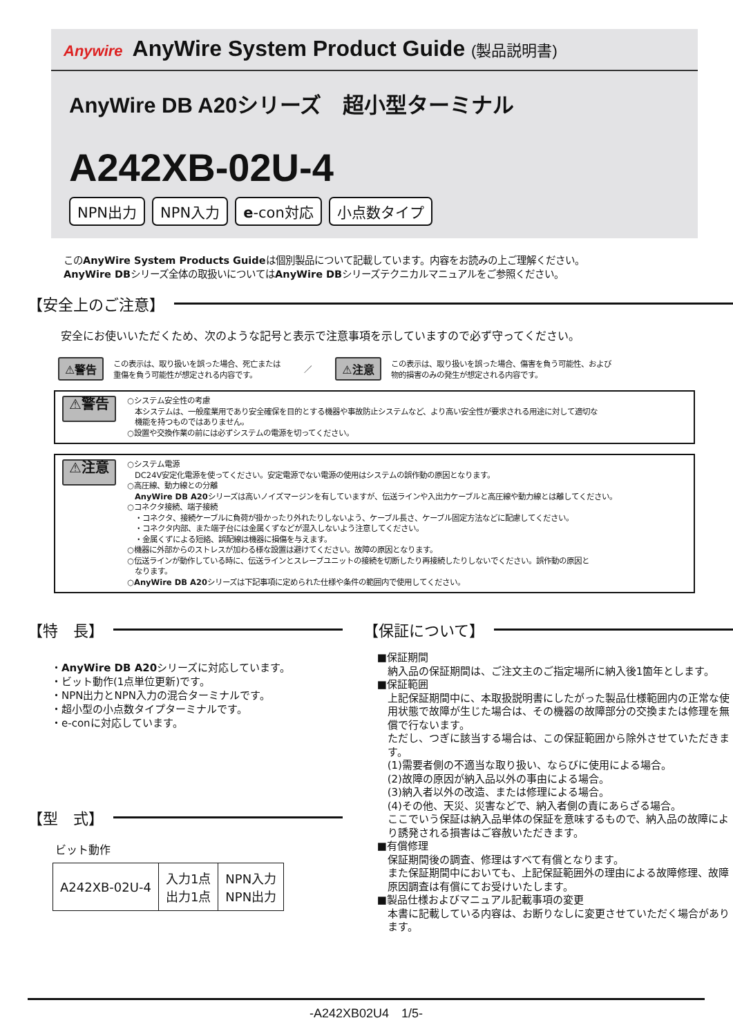Anywire AnyWire System Product Guide (製品説明書)
AnyWire DB A20シリーズ　超小型ターミナル
A242XB-02U-4
NPN出力 NPN入力 e-con対応 小点数タイプ
このAnyWire System Products Guideは個別製品について記載しています。内容をお読みの上ご理解ください。
AnyWire DBシリーズ全体の取扱いについてはAnyWire DBシリーズテクニカルマニュアルをご参照ください。
【安全上のご注意】
安全にお使いいただくため、次のような記号と表示で注意事項を示していますので必ず守ってください。
⚠警告 この表示は、取り扱いを誤った場合、死亡または
重傷を負う可能性が想定される内容です。 ／ ⚠注意 この表示は、取り扱いを誤った場合、傷害を負う可能性、および
物的損害のみの発生が想定される内容です。
⚠警告
○システム安全性の考慮
　本システムは、一般産業用であり安全確保を目的とする機器や事故防止システムなど、より高い安全性が要求される用途に対して適切な
　機能を持つものではありません。
○設置や交換作業の前には必ずシステムの電源を切ってください。
⚠注意
○システム電源
　DC24V安定化電源を使ってください。安定電源でない電源の使用はシステムの誤作動の原因となります。
○高圧線、動力線との分離
　AnyWire DB A20シリーズは高いノイズマージンを有していますが、伝送ラインや入出力ケーブルと高圧線や動力線とは離してください。
○コネクタ接続、端子接続
　・コネクタ、接続ケーブルに負荷が掛かったり外れたりしないよう、ケーブル長さ、ケーブル固定方法などに配慮してください。
　・コネクタ内部、また端子台には金属くずなどが混入しないよう注意してください。
　・金属くずによる短絡、誤配線は機器に損傷を与えます。
○機器に外部からのストレスが加わる様な設置は避けてください。故障の原因となります。
○伝送ラインが動作している時に、伝送ラインとスレーブユニットの接続を切断したり再接続したりしないでください。誤作動の原因と
　なります。
○AnyWire DB A20シリーズは下記事項に定められた仕様や条件の範囲内で使用してください。
【特　長】
・AnyWire DB A20シリーズに対応しています。
・ビット動作(1点単位更新)です。
・NPN出力とNPN入力の混合ターミナルです。
・超小型の小点数タイプターミナルです。
・e-conに対応しています。
【型　式】
ビット動作
| A242XB-02U-4 | 入力1点 出力1点 | NPN入力 NPN出力 |
【保証について】
■保証期間
納入品の保証期間は、ご注文主のご指定場所に納入後1箇年とします。
■保証範囲
上記保証期間中に、本取扱説明書にしたがった製品仕様範囲内の正常な使用状態で故障が生じた場合は、その機器の故障部分の交換または修理を無償で行ないます。
ただし、つぎに該当する場合は、この保証範囲から除外させていただきます。
(1)需要者側の不適当な取り扱い、ならびに使用による場合。
(2)故障の原因が納入品以外の事由による場合。
(3)納入者以外の改造、または修理による場合。
(4)その他、天災、災害などで、納入者側の責にあらざる場合。
ここでいう保証は納入品単体の保証を意味するもので、納入品の故障により誘発される損害はご容赦いただきます。
■有償修理
保証期間後の調査、修理はすべて有償となります。
また保証期間中においても、上記保証範囲外の理由による故障修理、故障原因調査は有償にてお受けいたします。
■製品仕様およびマニュアル記載事項の変更
本書に記載している内容は、お断りなしに変更させていただく場合があります。
-A242XB02U4　1/5-